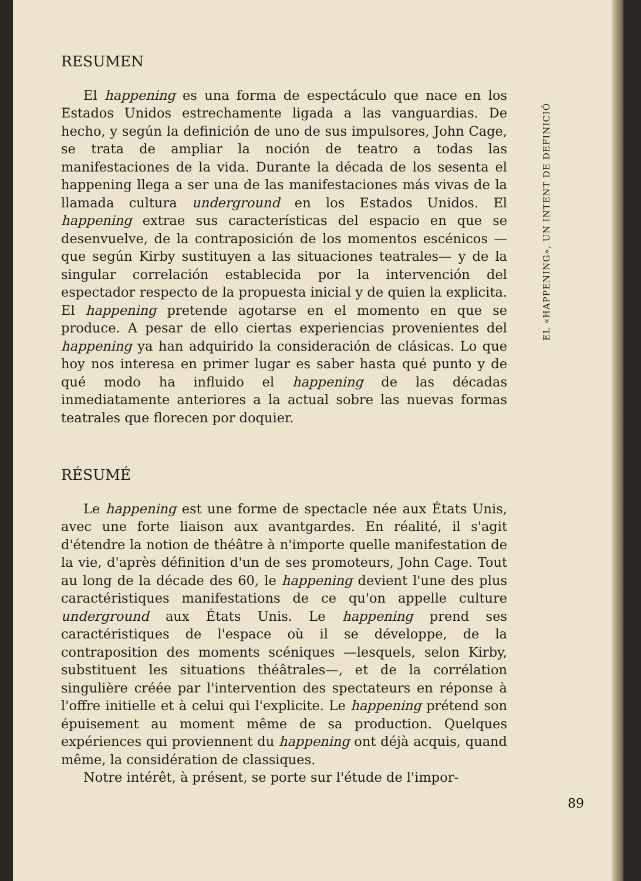RESUMEN
El happening es una forma de espectáculo que nace en los Estados Unidos estrechamente ligada a las vanguardias. De hecho, y según la definición de uno de sus impulsores, John Cage, se trata de ampliar la noción de teatro a todas las manifestaciones de la vida. Durante la década de los sesenta el happening llega a ser una de las manifestaciones más vivas de la llamada cultura underground en los Estados Unidos. El happening extrae sus características del espacio en que se desenvuelve, de la contraposición de los momentos escénicos —que según Kirby sustituyen a las situaciones teatrales— y de la singular correlación establecida por la intervención del espectador respecto de la propuesta inicial y de quien la explicita. El happening pretende agotarse en el momento en que se produce. A pesar de ello ciertas experiencias provenientes del happening ya han adquirido la consideración de clásicas. Lo que hoy nos interesa en primer lugar es saber hasta qué punto y de qué modo ha influido el happening de las décadas inmediatamente anteriores a la actual sobre las nuevas formas teatrales que florecen por doquier.
RÉSUMÉ
Le happening est une forme de spectacle née aux États Unis, avec une forte liaison aux avantgardes. En réalité, il s'agit d'étendre la notion de théâtre à n'importe quelle manifestation de la vie, d'après définition d'un de ses promoteurs, John Cage. Tout au long de la décade des 60, le happening devient l'une des plus caractéristiques manifestations de ce qu'on appelle culture underground aux États Unis. Le happening prend ses caractéristiques de l'espace où il se développe, de la contraposition des moments scéniques —lesquels, selon Kirby, substituent les situations théâtrales—, et de la corrélation singulière créée par l'intervention des spectateurs en réponse à l'offre initielle et à celui qui l'explicite. Le happening prétend son épuisement au moment même de sa production. Quelques expériences qui proviennent du happening ont déjà acquis, quand même, la considération de classiques.
Notre intérêt, à présent, se porte sur l'étude de l'impor-
EL «HAPPENING», UN INTENT DE DEFINICIÓ
89